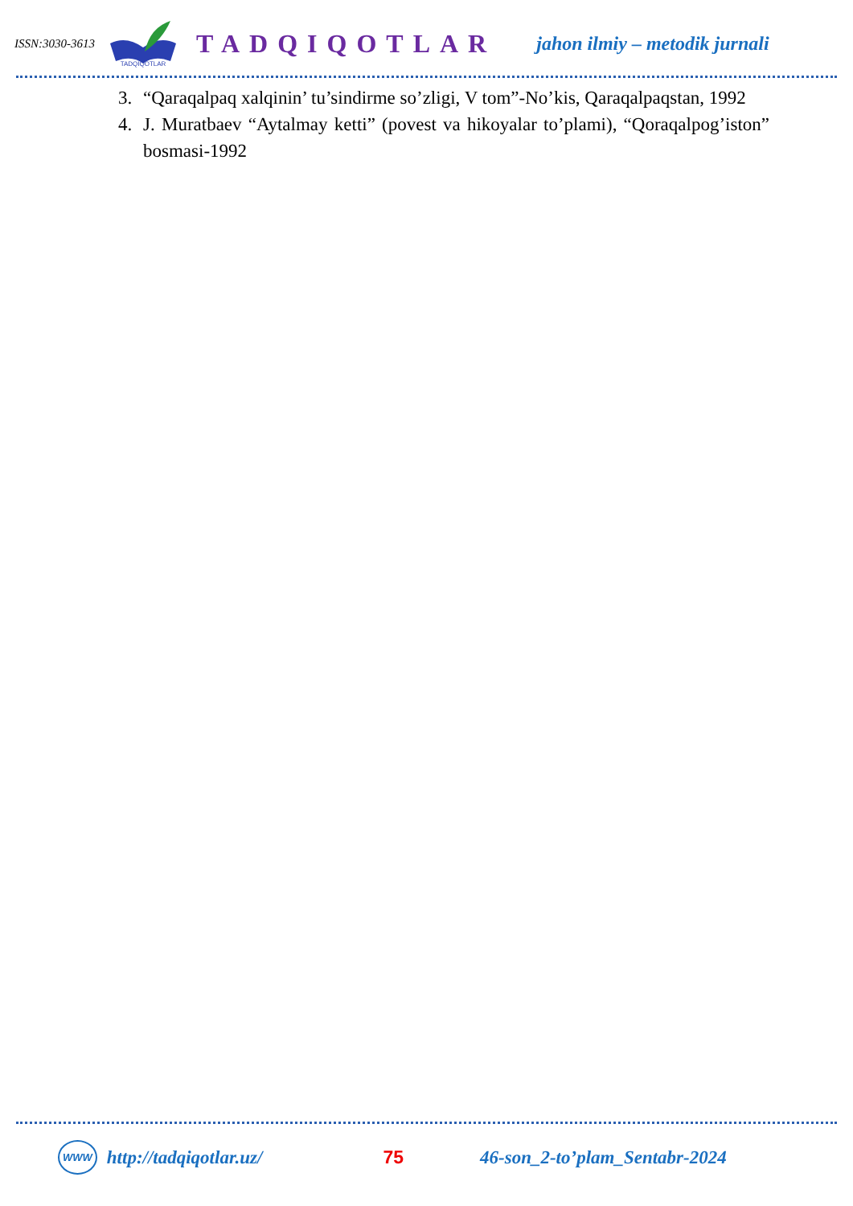ISSN:3030-3613
TADQIQOTLAR
TADQIQOTLAR jahon ilmiy – metodik jurnali
3. “Qaraqalpaq xalqinin’ tu’sindirme so’zligi, V tom”-No’kis, Qaraqalpaqstan, 1992
4. J. Muratbaev “Aytalmay ketti” (povest va hikoyalar to’plami), “Qoraqalpog’iston” bosmasi-1992
WWW http://tadqiqotlar.uz/ 75 46-son_2-to’plam_Sentabr-2024